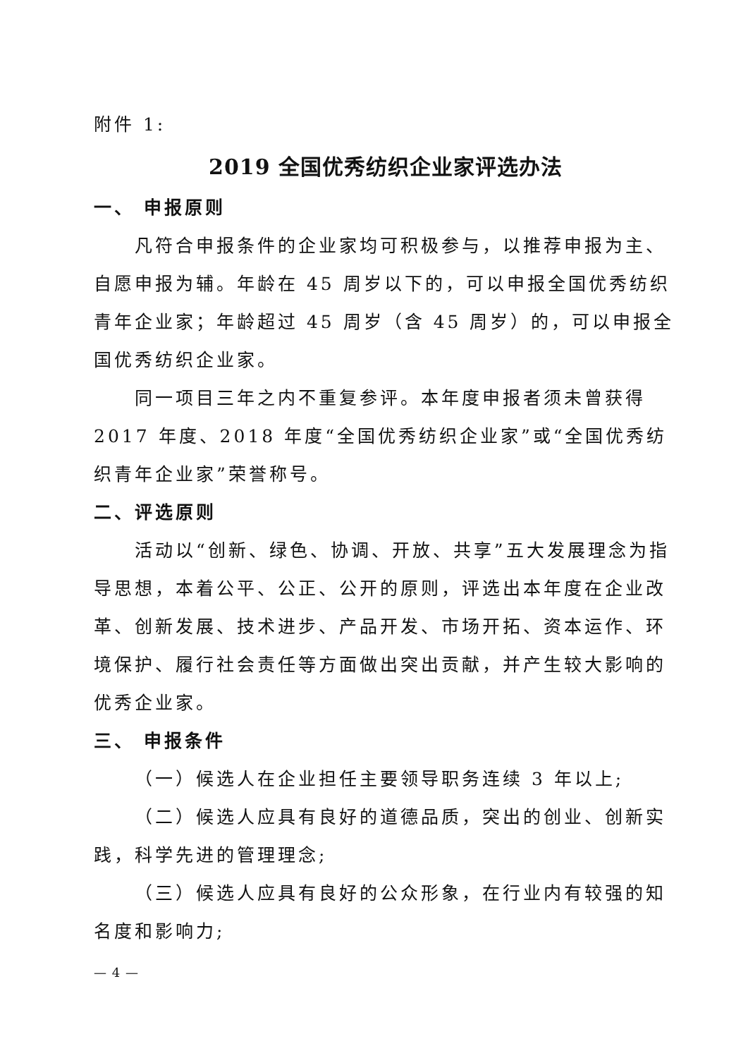附件 1:
2019 全国优秀纺织企业家评选办法
一、 申报原则
凡符合申报条件的企业家均可积极参与，以推荐申报为主、自愿申报为辅。年龄在 45 周岁以下的，可以申报全国优秀纺织青年企业家；年龄超过 45 周岁（含 45 周岁）的，可以申报全国优秀纺织企业家。
同一项目三年之内不重复参评。本年度申报者须未曾获得 2017 年度、2018 年度“全国优秀纺织企业家”或“全国优秀纺织青年企业家”荣誉称号。
二、评选原则
活动以“创新、绿色、协调、开放、共享”五大发展理念为指导思想，本着公平、公正、公开的原则，评选出本年度在企业改革、创新发展、技术进步、产品开发、市场开拓、资本运作、环境保护、履行社会责任等方面做出突出贡献，并产生较大影响的优秀企业家。
三、 申报条件
（一）候选人在企业担任主要领导职务连续 3 年以上;
（二）候选人应具有良好的道德品质，突出的创业、创新实践，科学先进的管理理念;
（三）候选人应具有良好的公众形象，在行业内有较强的知名度和影响力;
— 4 —